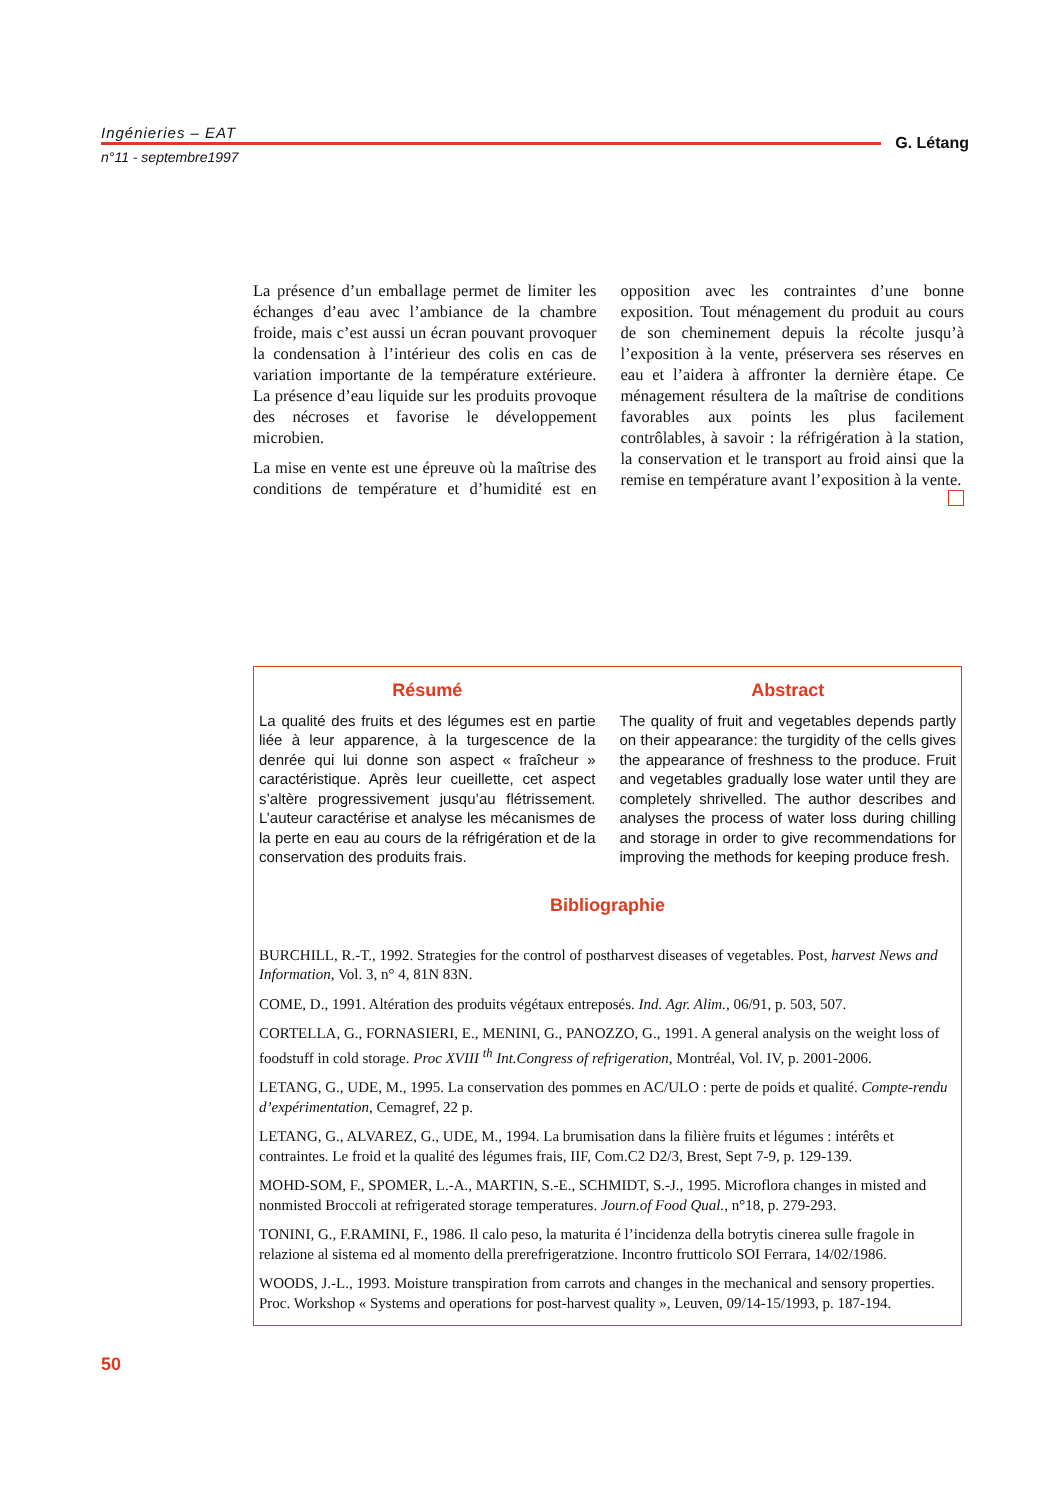Ingénieries – EAT
G. Létang
n°11 - septembre1997
La présence d’un emballage permet de limiter les échanges d’eau avec l’ambiance de la chambre froide, mais c’est aussi un écran pouvant provoquer la condensation à l’intérieur des colis en cas de variation importante de la température extérieure. La présence d’eau liquide sur les produits provoque des nécroses et favorise le développement microbien.
La mise en vente est une épreuve où la maîtrise des conditions de température et d’humidité est en opposition avec les contraintes d’une bonne exposition. Tout ménagement du produit au cours de son cheminement depuis la récolte jusqu’à l’exposition à la vente, préservera ses réserves en eau et l’aidera à affronter la dernière étape. Ce ménagement résultera de la maîtrise de conditions favorables aux points les plus facilement contrôlables, à savoir : la réfrigération à la station, la conservation et le transport au froid ainsi que la remise en température avant l’exposition à la vente.
Résumé
La qualité des fruits et des légumes est en partie liée à leur apparence, à la turgescence de la denrée qui lui donne son aspect « fraîcheur » caractéristique. Après leur cueillette, cet aspect s’altère progressivement jusqu’au flétrissement. L’auteur caractérise et analyse les mécanismes de la perte en eau au cours de la réfrigération et de la conservation des produits frais.
Abstract
The quality of fruit and vegetables depends partly on their appearance: the turgidity of the cells gives the appearance of freshness to the produce. Fruit and vegetables gradually lose water until they are completely shrivelled. The author describes and analyses the process of water loss during chilling and storage in order to give recommendations for improving the methods for keeping produce fresh.
Bibliographie
BURCHILL, R.-T., 1992. Strategies for the control of postharvest diseases of vegetables. Post, harvest News and Information, Vol. 3, n° 4, 81N 83N.
COME, D., 1991. Altération des produits végétaux entreposés. Ind. Agr. Alim., 06/91, p. 503, 507.
CORTELLA, G., FORNASIERI, E., MENINI, G., PANOZZO, G., 1991. A general analysis on the weight loss of foodstuff in cold storage. Proc XVIII <sup>th</sup> Int.Congress of refrigeration, Montréal, Vol. IV, p. 2001-2006.
LETANG, G., UDE, M., 1995. La conservation des pommes en AC/ULO : perte de poids et qualité. Compte-rendu d’expérimentation, Cemagref, 22 p.
LETANG, G., ALVAREZ, G., UDE, M., 1994. La brumisation dans la filière fruits et légumes : intérêts et contraintes. Le froid et la qualité des légumes frais, IIF, Com.C2 D2/3, Brest, Sept 7-9, p. 129-139.
MOHD-SOM, F., SPOMER, L.-A., MARTIN, S.-E., SCHMIDT, S.-J., 1995. Microflora changes in misted and nonmisted Broccoli at refrigerated storage temperatures. Journ.of Food Qual., n°18, p. 279-293.
TONINI, G., F.RAMINI, F., 1986. Il calo peso, la maturita é l’incidenza della botrytis cinerea sulle fragole in relazione al sistema ed al momento della prerefrigeratzione. Incontro frutticolo SOI Ferrara, 14/02/1986.
WOODS, J.-L., 1993. Moisture transpiration from carrots and changes in the mechanical and sensory properties. Proc. Workshop « Systems and operations for post-harvest quality », Leuven, 09/14-15/1993, p. 187-194.
50